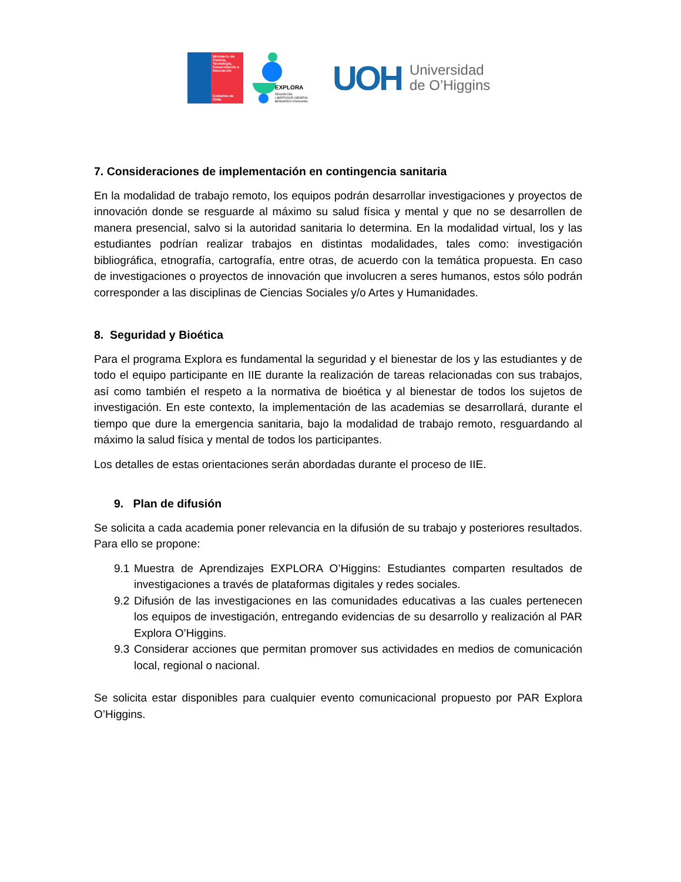Ministerio de Ciencia, Tecnología, Conocimiento e Innovación
Gobierno de Chile
EXPLORA
REGIÓN DEL LIBERTADOR GENERAL BERNARDO O'HIGGINS
UOH
Universidad
de O’Higgins
7. Consideraciones de implementación en contingencia sanitaria
En la modalidad de trabajo remoto, los equipos podrán desarrollar investigaciones y proyectos de innovación donde se resguarde al máximo su salud física y mental y que no se desarrollen de manera presencial, salvo si la autoridad sanitaria lo determina. En la modalidad virtual, los y las estudiantes podrían realizar trabajos en distintas modalidades, tales como: investigación bibliográfica, etnografía, cartografía, entre otras, de acuerdo con la temática propuesta. En caso de investigaciones o proyectos de innovación que involucren a seres humanos, estos sólo podrán corresponder a las disciplinas de Ciencias Sociales y/o Artes y Humanidades.
8. Seguridad y Bioética
Para el programa Explora es fundamental la seguridad y el bienestar de los y las estudiantes y de todo el equipo participante en IIE durante la realización de tareas relacionadas con sus trabajos, así como también el respeto a la normativa de bioética y al bienestar de todos los sujetos de investigación. En este contexto, la implementación de las academias se desarrollará, durante el tiempo que dure la emergencia sanitaria, bajo la modalidad de trabajo remoto, resguardando al máximo la salud física y mental de todos los participantes.
Los detalles de estas orientaciones serán abordadas durante el proceso de IIE.
9. Plan de difusión
Se solicita a cada academia poner relevancia en la difusión de su trabajo y posteriores resultados. Para ello se propone:
9.1
Muestra de Aprendizajes EXPLORA O’Higgins: Estudiantes comparten resultados de investigaciones a través de plataformas digitales y redes sociales.
9.2
Difusión de las investigaciones en las comunidades educativas a las cuales pertenecen los equipos de investigación, entregando evidencias de su desarrollo y realización al PAR Explora O’Higgins.
9.3
Considerar acciones que permitan promover sus actividades en medios de comunicación local, regional o nacional.
Se solicita estar disponibles para cualquier evento comunicacional propuesto por PAR Explora O’Higgins.